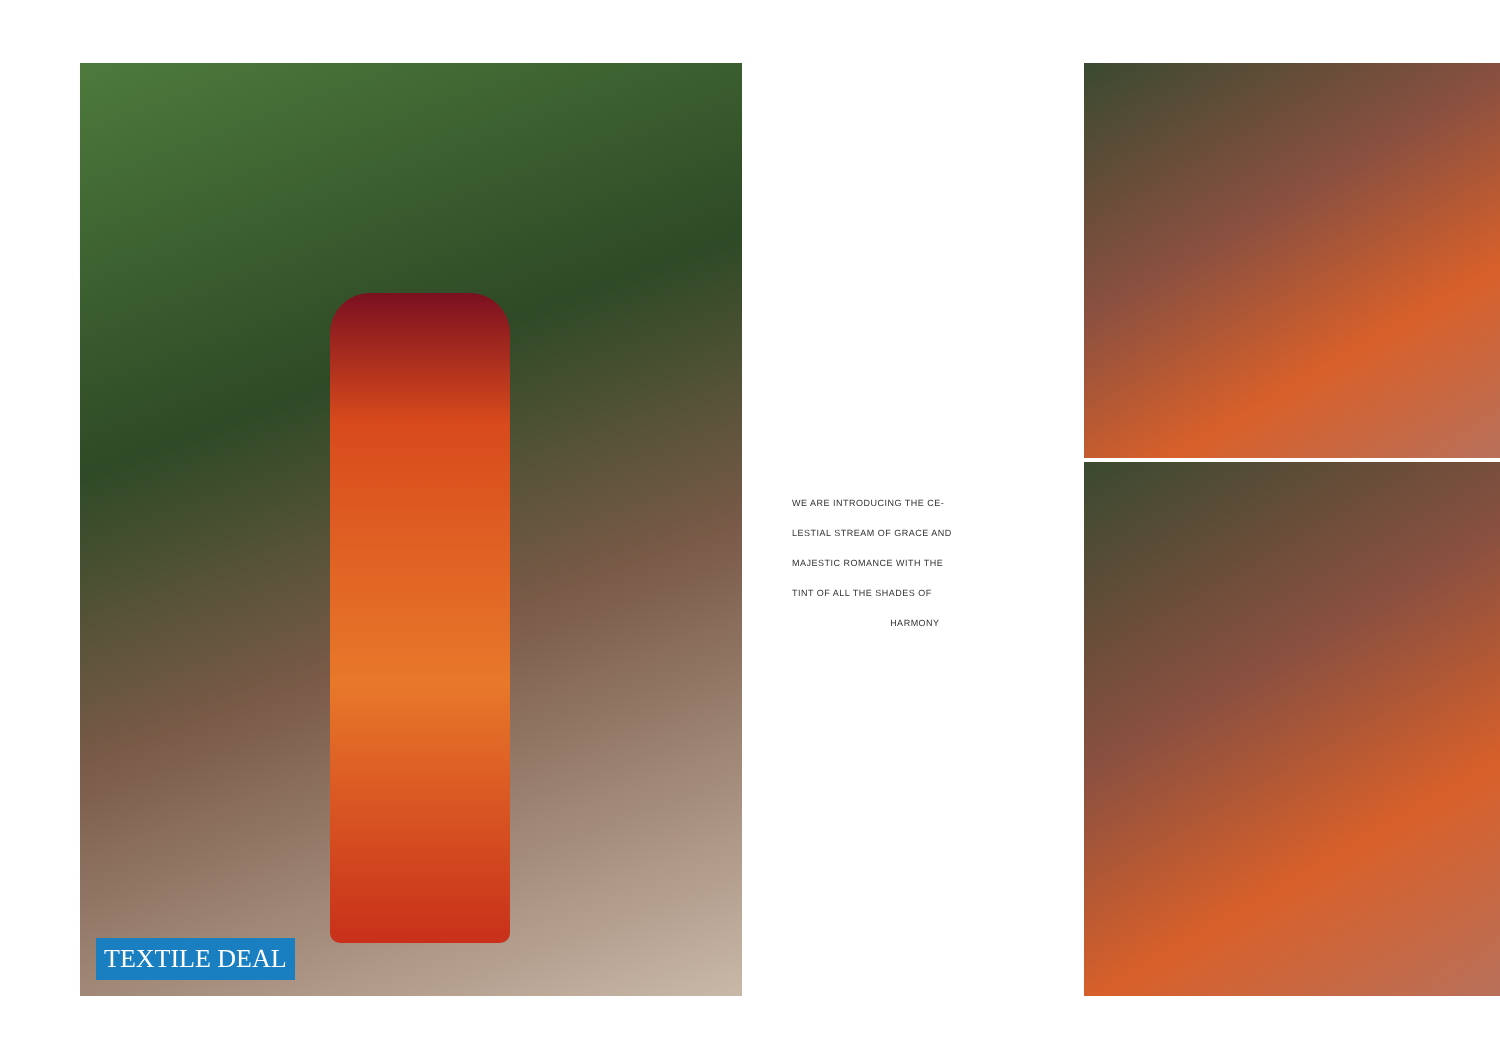TEXTILE DEAL
WE ARE INTRODUCING THE CE-
LESTIAL STREAM OF GRACE AND
MAJESTIC ROMANCE WITH THE
TINT OF ALL THE SHADES OF
HARMONY